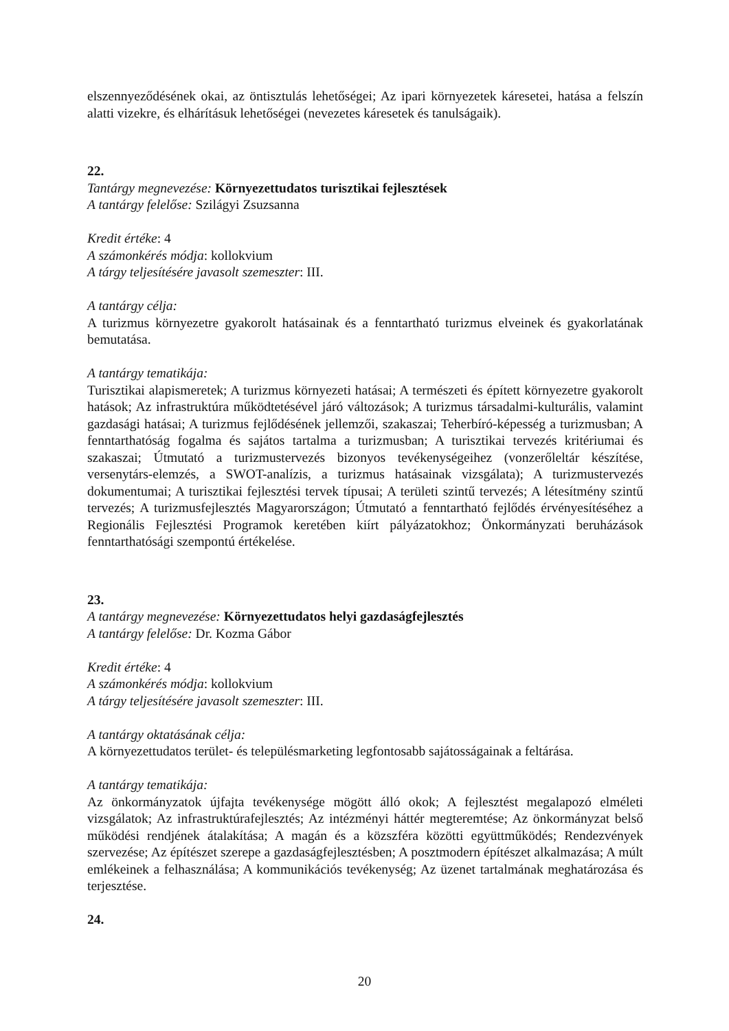elszennyeződésének okai, az öntisztulás lehetőségei; Az ipari környezetek káresetei, hatása a felszín alatti vizekre, és elhárításuk lehetőségei (nevezetes káresetek és tanulságaik).
22.
Tantárgy megnevezése: Környezettudatos turisztikai fejlesztések
A tantárgy felelőse: Szilágyi Zsuzsanna
Kredit értéke: 4
A számonkérés módja: kollokvium
A tárgy teljesítésére javasolt szemeszter: III.
A tantárgy célja:
A turizmus környezetre gyakorolt hatásainak és a fenntartható turizmus elveinek és gyakorlatának bemutatása.
A tantárgy tematikája:
Turisztikai alapismeretek; A turizmus környezeti hatásai; A természeti és épített környezetre gyakorolt hatások; Az infrastruktúra működtetésével járó változások; A turizmus társadalmi-kulturális, valamint gazdasági hatásai; A turizmus fejlődésének jellemzői, szakaszai; Teherbíró-képesség a turizmusban; A fenntarthatóság fogalma és sajátos tartalma a turizmusban; A turisztikai tervezés kritériumai és szakaszai; Útmutató a turizmustervezés bizonyos tevékenységeihez (vonzerőleltár készítése, versenytárs-elemzés, a SWOT-analízis, a turizmus hatásainak vizsgálata); A turizmustervezés dokumentumai; A turisztikai fejlesztési tervek típusai; A területi szintű tervezés; A létesítmény szintű tervezés; A turizmusfejlesztés Magyarországon; Útmutató a fenntartható fejlődés érvényesítéséhez a Regionális Fejlesztési Programok keretében kiírt pályázatokhoz; Önkormányzati beruházások fenntarthatósági szempontú értékelése.
23.
A tantárgy megnevezése: Környezettudatos helyi gazdaságfejlesztés
A tantárgy felelőse: Dr. Kozma Gábor
Kredit értéke: 4
A számonkérés módja: kollokvium
A tárgy teljesítésére javasolt szemeszter: III.
A tantárgy oktatásának célja:
A környezettudatos terület- és településmarketing legfontosabb sajátosságainak a feltárása.
A tantárgy tematikája:
Az önkormányzatok újfajta tevékenysége mögött álló okok; A fejlesztést megalapozó elméleti vizsgálatok; Az infrastruktúrafejlesztés; Az intézményi háttér megteremtése; Az önkormányzat belső működési rendjének átalakítása; A magán és a közszféra közötti együttműködés; Rendezvények szervezése; Az építészet szerepe a gazdaságfejlesztésben; A posztmodern építészet alkalmazása; A múlt emlékeinek a felhasználása; A kommunikációs tevékenység; Az üzenet tartalmának meghatározása és terjesztése.
24.
20